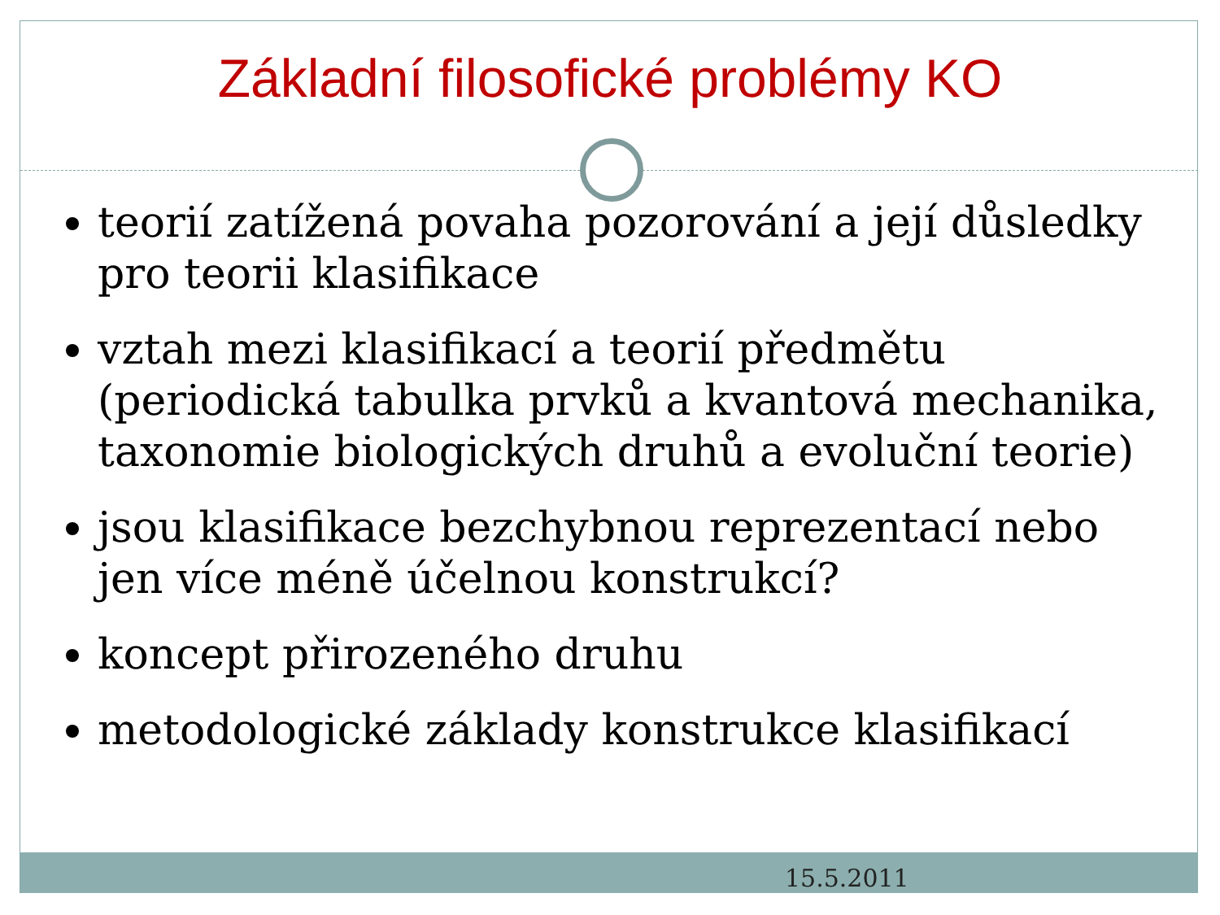Základní filosofické problémy KO
teorií zatížená povaha pozorování a její důsledky pro teorii klasifikace
vztah mezi klasifikací a teorií předmětu (periodická tabulka prvků a kvantová mechanika, taxonomie biologických druhů a evoluční teorie)
jsou klasifikace bezchybnou reprezentací nebo jen více méně účelnou konstrukcí?
koncept přirozeného druhu
metodologické základy konstrukce klasifikací
15.5.2011